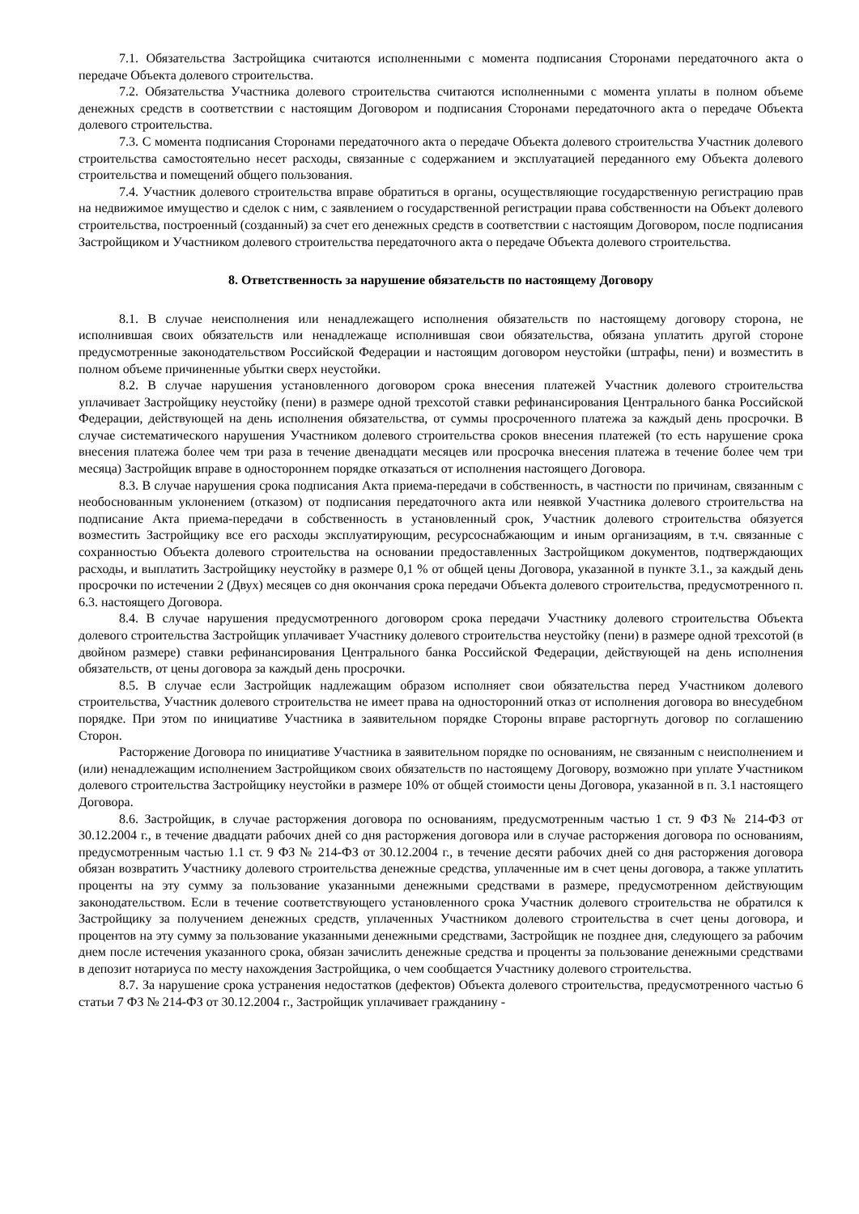7.1. Обязательства Застройщика считаются исполненными с момента подписания Сторонами передаточного акта о передаче Объекта долевого строительства.
7.2. Обязательства Участника долевого строительства считаются исполненными с момента уплаты в полном объеме денежных средств в соответствии с настоящим Договором и подписания Сторонами передаточного акта о передаче Объекта долевого строительства.
7.3. С момента подписания Сторонами передаточного акта о передаче Объекта долевого строительства Участник долевого строительства самостоятельно несет расходы, связанные с содержанием и эксплуатацией переданного ему Объекта долевого строительства и помещений общего пользования.
7.4. Участник долевого строительства вправе обратиться в органы, осуществляющие государственную регистрацию прав на недвижимое имущество и сделок с ним, с заявлением о государственной регистрации права собственности на Объект долевого строительства, построенный (созданный) за счет его денежных средств в соответствии с настоящим Договором, после подписания Застройщиком и Участником долевого строительства передаточного акта о передаче Объекта долевого строительства.
8. Ответственность за нарушение обязательств по настоящему Договору
8.1. В случае неисполнения или ненадлежащего исполнения обязательств по настоящему договору сторона, не исполнившая своих обязательств или ненадлежаще исполнившая свои обязательства, обязана уплатить другой стороне предусмотренные законодательством Российской Федерации и настоящим договором неустойки (штрафы, пени) и возместить в полном объеме причиненные убытки сверх неустойки.
8.2. В случае нарушения установленного договором срока внесения платежей Участник долевого строительства уплачивает Застройщику неустойку (пени) в размере одной трехсотой ставки рефинансирования Центрального банка Российской Федерации, действующей на день исполнения обязательства, от суммы просроченного платежа за каждый день просрочки. В случае систематического нарушения Участником долевого строительства сроков внесения платежей (то есть нарушение срока внесения платежа более чем три раза в течение двенадцати месяцев или просрочка внесения платежа в течение более чем три месяца) Застройщик вправе в одностороннем порядке отказаться от исполнения настоящего Договора.
8.3. В случае нарушения срока подписания Акта приема-передачи в собственность, в частности по причинам, связанным с необоснованным уклонением (отказом) от подписания передаточного акта или неявкой Участника долевого строительства на подписание Акта приема-передачи в собственность в установленный срок, Участник долевого строительства обязуется возместить Застройщику все его расходы эксплуатирующим, ресурсоснабжающим и иным организациям, в т.ч. связанные с сохранностью Объекта долевого строительства на основании предоставленных Застройщиком документов, подтверждающих расходы, и выплатить Застройщику неустойку в размере 0,1 % от общей цены Договора, указанной в пункте 3.1., за каждый день просрочки по истечении 2 (Двух) месяцев со дня окончания срока передачи Объекта долевого строительства, предусмотренного п. 6.3. настоящего Договора.
8.4. В случае нарушения предусмотренного договором срока передачи Участнику долевого строительства Объекта долевого строительства Застройщик уплачивает Участнику долевого строительства неустойку (пени) в размере одной трехсотой (в двойном размере) ставки рефинансирования Центрального банка Российской Федерации, действующей на день исполнения обязательств, от цены договора за каждый день просрочки.
8.5. В случае если Застройщик надлежащим образом исполняет свои обязательства перед Участником долевого строительства, Участник долевого строительства не имеет права на односторонний отказ от исполнения договора во внесудебном порядке. При этом по инициативе Участника в заявительном порядке Стороны вправе расторгнуть договор по соглашению Сторон.
Расторжение Договора по инициативе Участника в заявительном порядке по основаниям, не связанным с неисполнением и (или) ненадлежащим исполнением Застройщиком своих обязательств по настоящему Договору, возможно при уплате Участником долевого строительства Застройщику неустойки в размере 10% от общей стоимости цены Договора, указанной в п. 3.1 настоящего Договора.
8.6. Застройщик, в случае расторжения договора по основаниям, предусмотренным частью 1 ст. 9 ФЗ № 214-ФЗ от 30.12.2004 г., в течение двадцати рабочих дней со дня расторжения договора или в случае расторжения договора по основаниям, предусмотренным частью 1.1 ст. 9 ФЗ № 214-ФЗ от 30.12.2004 г., в течение десяти рабочих дней со дня расторжения договора обязан возвратить Участнику долевого строительства денежные средства, уплаченные им в счет цены договора, а также уплатить проценты на эту сумму за пользование указанными денежными средствами в размере, предусмотренном действующим законодательством. Если в течение соответствующего установленного срока Участник долевого строительства не обратился к Застройщику за получением денежных средств, уплаченных Участником долевого строительства в счет цены договора, и процентов на эту сумму за пользование указанными денежными средствами, Застройщик не позднее дня, следующего за рабочим днем после истечения указанного срока, обязан зачислить денежные средства и проценты за пользование денежными средствами в депозит нотариуса по месту нахождения Застройщика, о чем сообщается Участнику долевого строительства.
8.7. За нарушение срока устранения недостатков (дефектов) Объекта долевого строительства, предусмотренного частью 6 статьи 7 ФЗ № 214-ФЗ от 30.12.2004 г., Застройщик уплачивает гражданину -